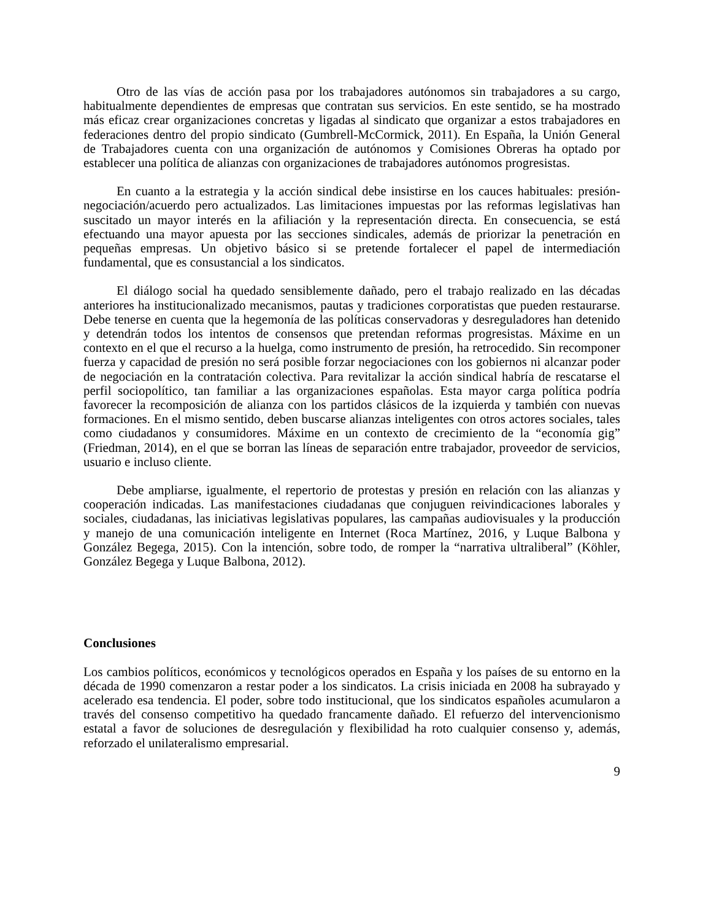Otro de las vías de acción pasa por los trabajadores autónomos sin trabajadores a su cargo, habitualmente dependientes de empresas que contratan sus servicios. En este sentido, se ha mostrado más eficaz crear organizaciones concretas y ligadas al sindicato que organizar a estos trabajadores en federaciones dentro del propio sindicato (Gumbrell-McCormick, 2011). En España, la Unión General de Trabajadores cuenta con una organización de autónomos y Comisiones Obreras ha optado por establecer una política de alianzas con organizaciones de trabajadores autónomos progresistas.
En cuanto a la estrategia y la acción sindical debe insistirse en los cauces habituales: presión-negociación/acuerdo pero actualizados. Las limitaciones impuestas por las reformas legislativas han suscitado un mayor interés en la afiliación y la representación directa. En consecuencia, se está efectuando una mayor apuesta por las secciones sindicales, además de priorizar la penetración en pequeñas empresas. Un objetivo básico si se pretende fortalecer el papel de intermediación fundamental, que es consustancial a los sindicatos.
El diálogo social ha quedado sensiblemente dañado, pero el trabajo realizado en las décadas anteriores ha institucionalizado mecanismos, pautas y tradiciones corporatistas que pueden restaurarse. Debe tenerse en cuenta que la hegemonía de las políticas conservadoras y desreguladores han detenido y detendrán todos los intentos de consensos que pretendan reformas progresistas. Máxime en un contexto en el que el recurso a la huelga, como instrumento de presión, ha retrocedido. Sin recomponer fuerza y capacidad de presión no será posible forzar negociaciones con los gobiernos ni alcanzar poder de negociación en la contratación colectiva. Para revitalizar la acción sindical habría de rescatarse el perfil sociopolítico, tan familiar a las organizaciones españolas. Esta mayor carga política podría favorecer la recomposición de alianza con los partidos clásicos de la izquierda y también con nuevas formaciones. En el mismo sentido, deben buscarse alianzas inteligentes con otros actores sociales, tales como ciudadanos y consumidores. Máxime en un contexto de crecimiento de la “economía gig” (Friedman, 2014), en el que se borran las líneas de separación entre trabajador, proveedor de servicios, usuario e incluso cliente.
Debe ampliarse, igualmente, el repertorio de protestas y presión en relación con las alianzas y cooperación indicadas. Las manifestaciones ciudadanas que conjuguen reivindicaciones laborales y sociales, ciudadanas, las iniciativas legislativas populares, las campañas audiovisuales y la producción y manejo de una comunicación inteligente en Internet (Roca Martínez, 2016, y Luque Balbona y González Begega, 2015). Con la intención, sobre todo, de romper la “narrativa ultraliberal” (Köhler, González Begega y Luque Balbona, 2012).
Conclusiones
Los cambios políticos, económicos y tecnológicos operados en España y los países de su entorno en la década de 1990 comenzaron a restar poder a los sindicatos. La crisis iniciada en 2008 ha subrayado y acelerado esa tendencia. El poder, sobre todo institucional, que los sindicatos españoles acumularon a través del consenso competitivo ha quedado francamente dañado. El refuerzo del intervencionismo estatal a favor de soluciones de desregulación y flexibilidad ha roto cualquier consenso y, además, reforzado el unilateralismo empresarial.
9